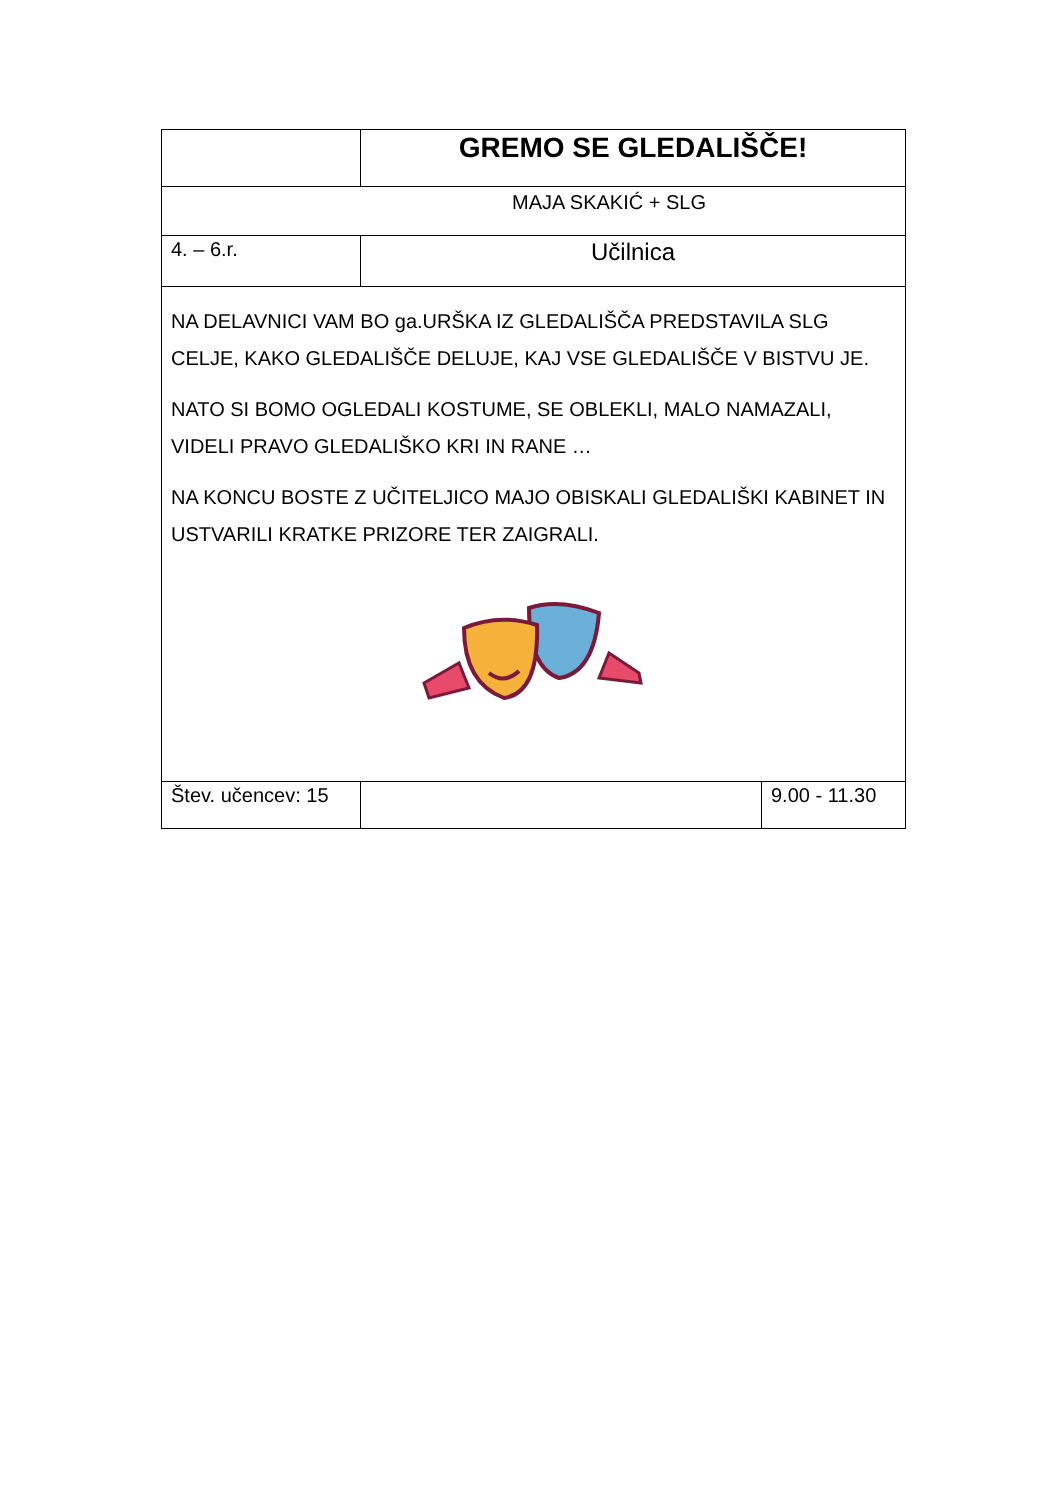| | GREMO SE GLEDALIŠČE! | |
| MAJA SKAKIĆ + SLG | | |
| 4. – 6.r. | Učilnica | |
| NA DELAVNICI VAM BO ga.URŠKA IZ GLEDALIŠČA PREDSTAVILA SLG CELJE, KAKO GLEDALIŠČE DELUJE, KAJ VSE GLEDALIŠČE V BISTVU JE. NATO SI BOMO OGLEDALI KOSTUME, SE OBLEKLI, MALO NAMAZALI, VIDELI PRAVO GLEDALIŠKO KRI IN RANE … NA KONCU BOSTE Z UČITELJICO MAJO OBISKALI GLEDALIŠKI KABINET IN USTVARILI KRATKE PRIZORE TER ZAIGRALI. | | |
| Štev. učencev: 15 | | 9.00 - 11.30 |